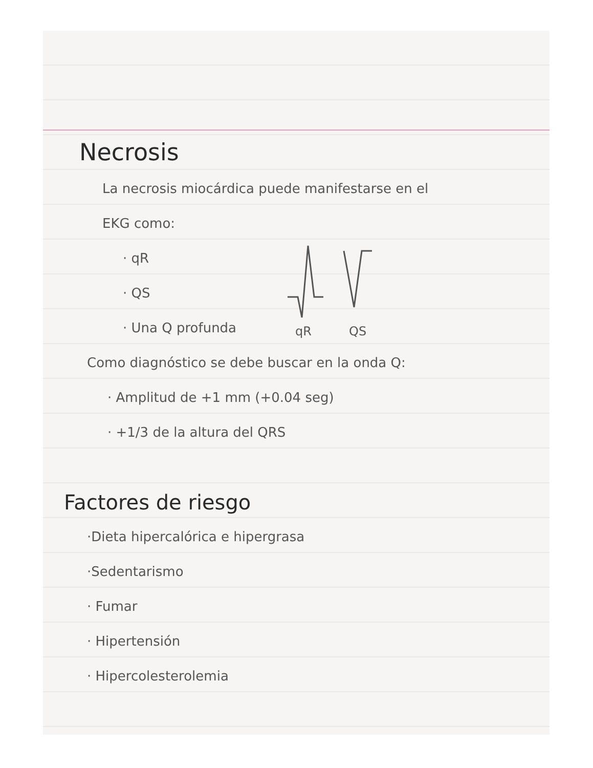Necrosis
La necrosis miocárdica puede manifestarse en el
EKG como:
· qR
· QS
· Una Q profunda
qR
QS
Como diagnóstico se debe buscar en la onda Q:
· Amplitud de +1 mm (+0.04 seg)
· +1/3 de la altura del QRS
Factores de riesgo
·Dieta hipercalórica e hipergrasa
·Sedentarismo
· Fumar
· Hipertensión
· Hipercolesterolemia